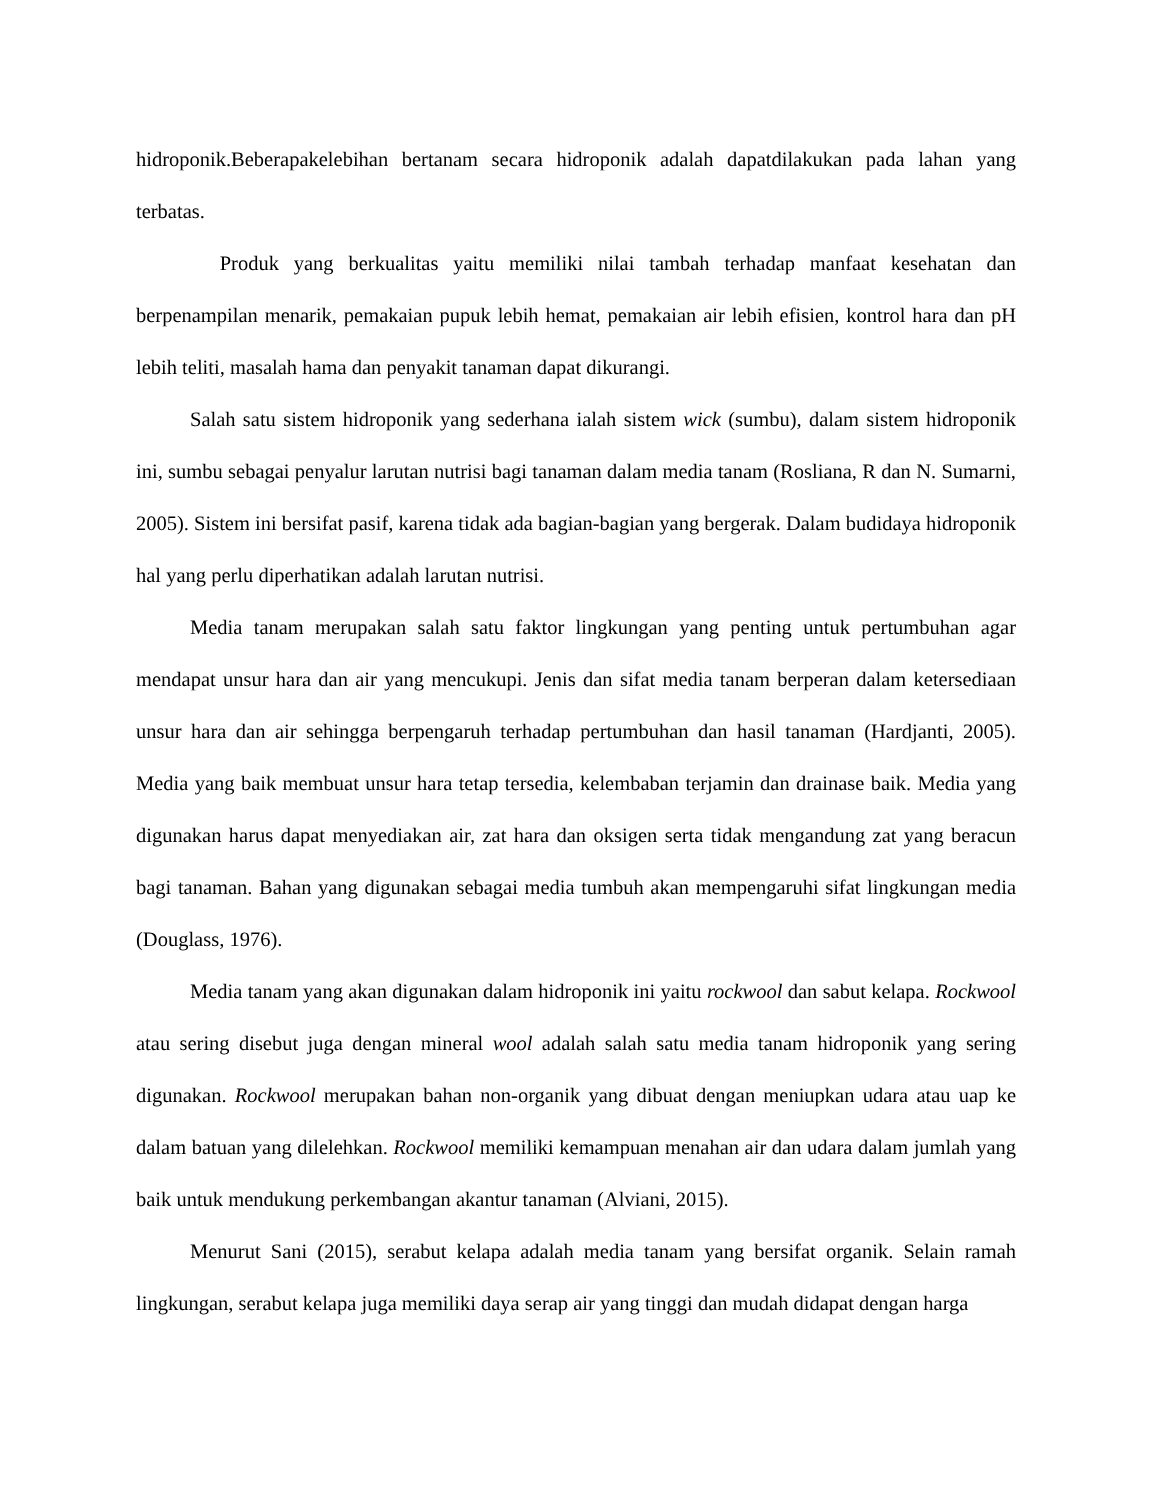hidroponik.Beberapakelebihan bertanam secara hidroponik adalah dapatdilakukan pada lahan yang terbatas.
Produk yang berkualitas yaitu memiliki nilai tambah terhadap manfaat kesehatan dan berpenampilan menarik, pemakaian pupuk lebih hemat, pemakaian air lebih efisien, kontrol hara dan pH lebih teliti, masalah hama dan penyakit tanaman dapat dikurangi.
Salah satu sistem hidroponik yang sederhana ialah sistem wick (sumbu), dalam sistem hidroponik ini, sumbu sebagai penyalur larutan nutrisi bagi tanaman dalam media tanam (Rosliana, R dan N. Sumarni, 2005). Sistem ini bersifat pasif, karena tidak ada bagian-bagian yang bergerak. Dalam budidaya hidroponik hal yang perlu diperhatikan adalah larutan nutrisi.
Media tanam merupakan salah satu faktor lingkungan yang penting untuk pertumbuhan agar mendapat unsur hara dan air yang mencukupi. Jenis dan sifat media tanam berperan dalam ketersediaan unsur hara dan air sehingga berpengaruh terhadap pertumbuhan dan hasil tanaman (Hardjanti, 2005). Media yang baik membuat unsur hara tetap tersedia, kelembaban terjamin dan drainase baik. Media yang digunakan harus dapat menyediakan air, zat hara dan oksigen serta tidak mengandung zat yang beracun bagi tanaman. Bahan yang digunakan sebagai media tumbuh akan mempengaruhi sifat lingkungan media (Douglass, 1976).
Media tanam yang akan digunakan dalam hidroponik ini yaitu rockwool dan sabut kelapa. Rockwool atau sering disebut juga dengan mineral wool adalah salah satu media tanam hidroponik yang sering digunakan. Rockwool merupakan bahan non-organik yang dibuat dengan meniupkan udara atau uap ke dalam batuan yang dilelehkan. Rockwool memiliki kemampuan menahan air dan udara dalam jumlah yang baik untuk mendukung perkembangan akantur tanaman (Alviani, 2015).
Menurut Sani (2015), serabut kelapa adalah media tanam yang bersifat organik. Selain ramah lingkungan, serabut kelapa juga memiliki daya serap air yang tinggi dan mudah didapat dengan harga